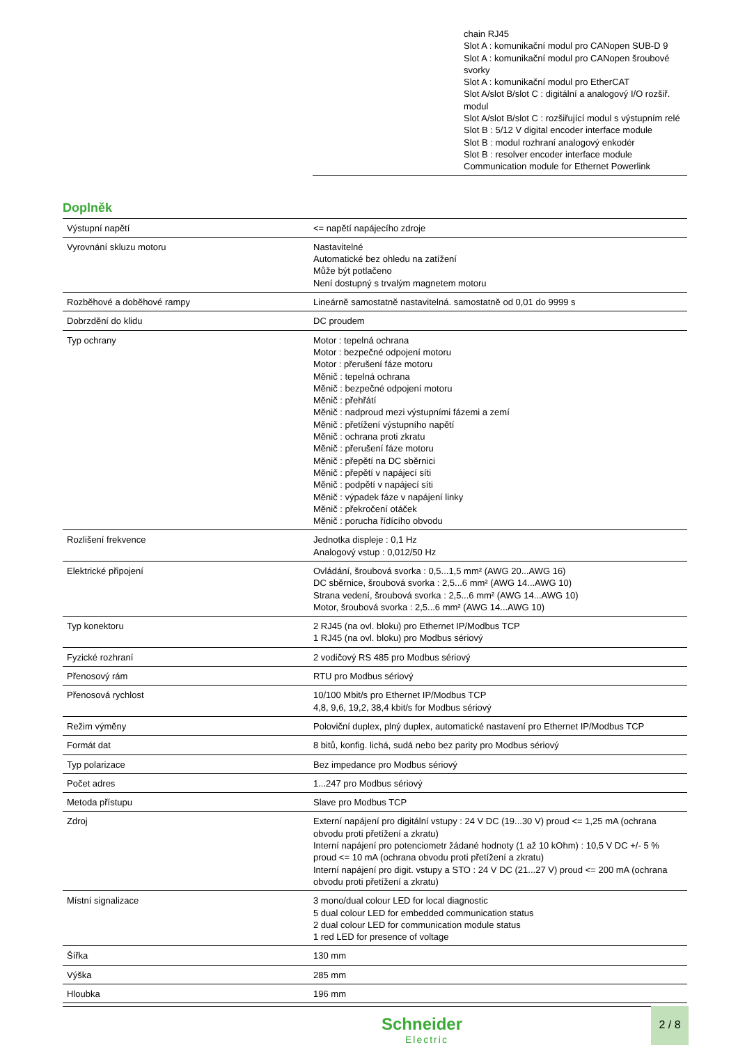chain RJ45
Slot A : komunikační modul pro CANopen SUB-D 9
Slot A : komunikační modul pro CANopen šroubové svorky
Slot A : komunikační modul pro EtherCAT
Slot A/slot B/slot C : digitální a analogový I/O rozšiř. modul
Slot A/slot B/slot C : rozšiřující modul s výstupním relé
Slot B : 5/12 V digital encoder interface module
Slot B : modul rozhraní analogový enkodér
Slot B : resolver encoder interface module
Communication module for Ethernet Powerlink
Doplněk
| Výstupní napětí | <= napětí napájecího zdroje |
| Vyrovnání skluzu motoru | Nastavitelné Automatické bez ohledu na zatížení Může být potlačeno Není dostupný s trvalým magnetem motoru |
| Rozběhové a doběhové rampy | Lineárně samostatně nastavitelná. samostatně od 0,01 do 9999 s |
| Dobrzdění do klidu | DC proudem |
| Typ ochrany | Motor : tepelná ochrana Motor : bezpečné odpojení motoru Motor : přerušení fáze motoru Měnič : tepelná ochrana Měnič : bezpečné odpojení motoru Měnič : přehřátí Měnič : nadproud mezi výstupními fázemi a zemí Měnič : přetížení výstupního napětí Měnič : ochrana proti zkratu Měnič : přerušení fáze motoru Měnič : přepětí na DC sběrnici Měnič : přepětí v napájecí síti Měnič : podpětí v napájecí síti Měnič : výpadek fáze v napájení linky Měnič : překročení otáček Měnič : porucha řídícího obvodu |
| Rozlišení frekvence | Jednotka displeje : 0,1 Hz Analogový vstup : 0,012/50 Hz |
| Elektrické připojení | Ovládání, šroubová svorka : 0,5...1,5 mm² (AWG 20...AWG 16) DC sběrnice, šroubová svorka : 2,5...6 mm² (AWG 14...AWG 10) Strana vedení, šroubová svorka : 2,5...6 mm² (AWG 14...AWG 10) Motor, šroubová svorka : 2,5...6 mm² (AWG 14...AWG 10) |
| Typ konektoru | 2 RJ45 (na ovl. bloku) pro Ethernet IP/Modbus TCP 1 RJ45 (na ovl. bloku) pro Modbus sériový |
| Fyzické rozhraní | 2 vodičový RS 485 pro Modbus sériový |
| Přenosový rám | RTU pro Modbus sériový |
| Přenosová rychlost | 10/100 Mbit/s pro Ethernet IP/Modbus TCP 4,8, 9,6, 19,2, 38,4 kbit/s for Modbus sériový |
| Režim výměny | Poloviční duplex, plný duplex, automatické nastavení pro Ethernet IP/Modbus TCP |
| Formát dat | 8 bitů, konfig. lichá, sudá nebo bez parity pro Modbus sériový |
| Typ polarizace | Bez impedance pro Modbus sériový |
| Počet adres | 1...247 pro Modbus sériový |
| Metoda přístupu | Slave pro Modbus TCP |
| Zdroj | Externí napájení pro digitální vstupy : 24 V DC (19...30 V) proud <= 1,25 mA (ochrana obvodu proti přetížení a zkratu) Interní napájení pro potenciometr žádané hodnoty (1 až 10 kOhm) : 10,5 V DC +/- 5 % proud <= 10 mA (ochrana obvodu proti přetížení a zkratu) Interní napájení pro digit. vstupy a STO : 24 V DC (21...27 V) proud <= 200 mA (ochrana obvodu proti přetížení a zkratu) |
| Místní signalizace | 3 mono/dual colour LED for local diagnostic 5 dual colour LED for embedded communication status 2 dual colour LED for communication module status 1 red LED for presence of voltage |
| Šířka | 130 mm |
| Výška | 285 mm |
| Hloubka | 196 mm |
Schneider
Electric
2 / 8